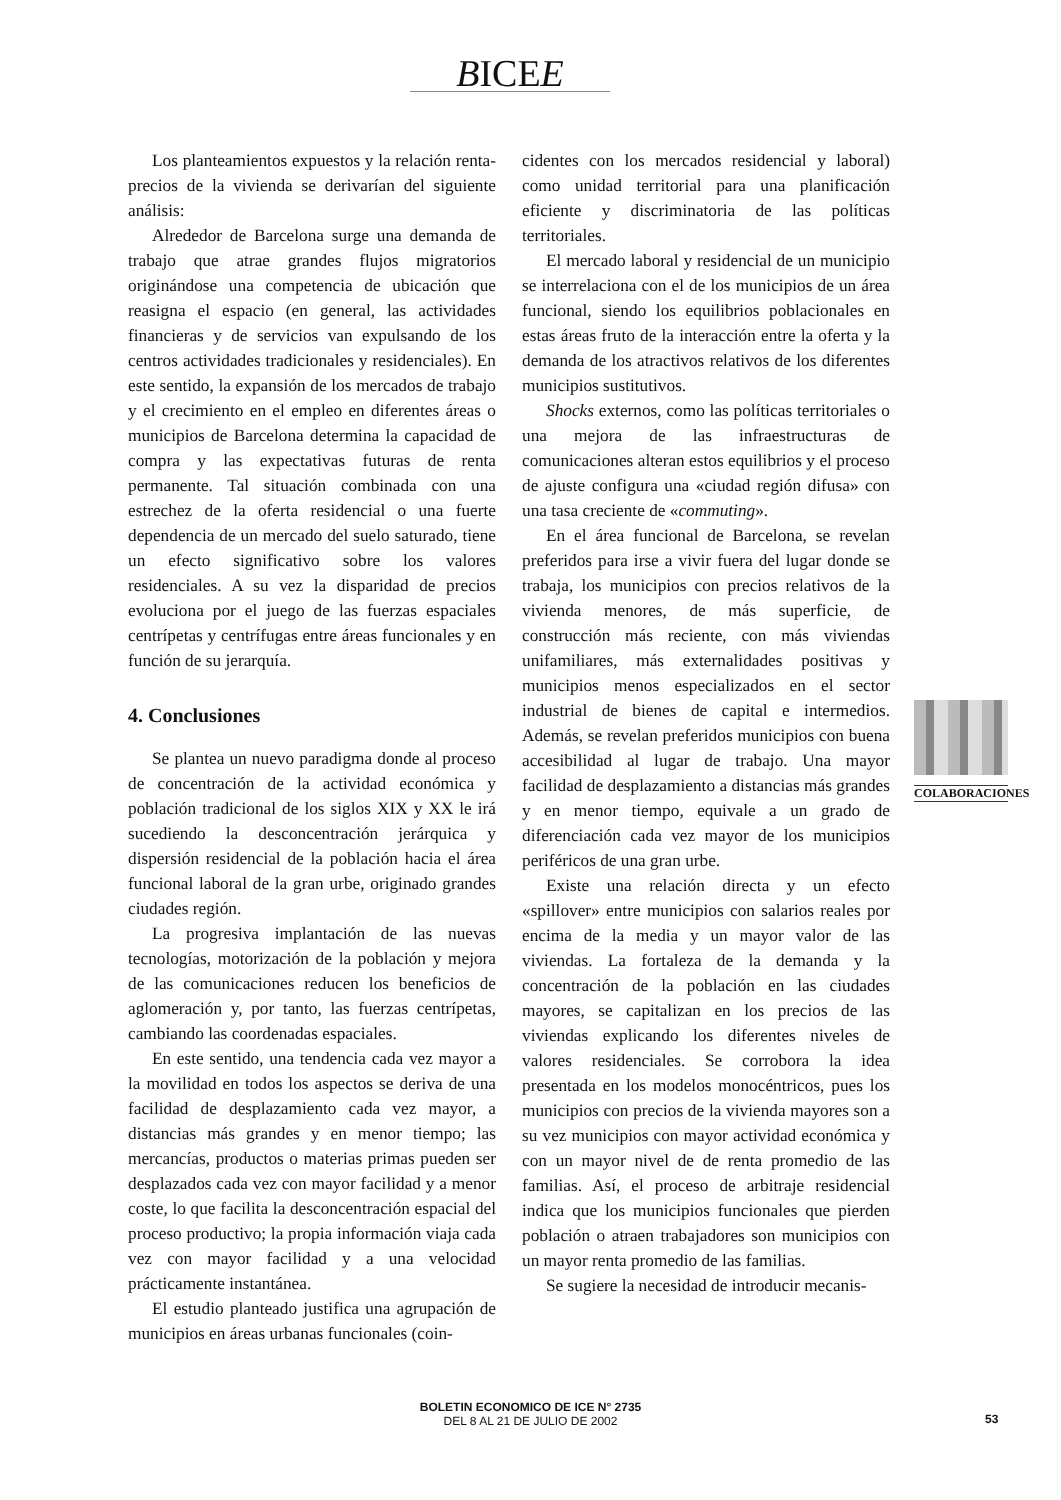BICEE
Los planteamientos expuestos y la relación renta-precios de la vivienda se derivarían del siguiente análisis:
Alrededor de Barcelona surge una demanda de trabajo que atrae grandes flujos migratorios originándose una competencia de ubicación que reasigna el espacio (en general, las actividades financieras y de servicios van expulsando de los centros actividades tradicionales y residenciales). En este sentido, la expansión de los mercados de trabajo y el crecimiento en el empleo en diferentes áreas o municipios de Barcelona determina la capacidad de compra y las expectativas futuras de renta permanente. Tal situación combinada con una estrechez de la oferta residencial o una fuerte dependencia de un mercado del suelo saturado, tiene un efecto significativo sobre los valores residenciales. A su vez la disparidad de precios evoluciona por el juego de las fuerzas espaciales centrípetas y centrífugas entre áreas funcionales y en función de su jerarquía.
4. Conclusiones
Se plantea un nuevo paradigma donde al proceso de concentración de la actividad económica y población tradicional de los siglos XIX y XX le irá sucediendo la desconcentración jerárquica y dispersión residencial de la población hacia el área funcional laboral de la gran urbe, originado grandes ciudades región.
La progresiva implantación de las nuevas tecnologías, motorización de la población y mejora de las comunicaciones reducen los beneficios de aglomeración y, por tanto, las fuerzas centrípetas, cambiando las coordenadas espaciales.
En este sentido, una tendencia cada vez mayor a la movilidad en todos los aspectos se deriva de una facilidad de desplazamiento cada vez mayor, a distancias más grandes y en menor tiempo; las mercancías, productos o materias primas pueden ser desplazados cada vez con mayor facilidad y a menor coste, lo que facilita la desconcentración espacial del proceso productivo; la propia información viaja cada vez con mayor facilidad y a una velocidad prácticamente instantánea.
El estudio planteado justifica una agrupación de municipios en áreas urbanas funcionales (coin-
cidentes con los mercados residencial y laboral) como unidad territorial para una planificación eficiente y discriminatoria de las políticas territoriales.
El mercado laboral y residencial de un municipio se interrelaciona con el de los municipios de un área funcional, siendo los equilibrios poblacionales en estas áreas fruto de la interacción entre la oferta y la demanda de los atractivos relativos de los diferentes municipios sustitutivos.
Shocks externos, como las políticas territoriales o una mejora de las infraestructuras de comunicaciones alteran estos equilibrios y el proceso de ajuste configura una «ciudad región difusa» con una tasa creciente de «commuting».
En el área funcional de Barcelona, se revelan preferidos para irse a vivir fuera del lugar donde se trabaja, los municipios con precios relativos de la vivienda menores, de más superficie, de construcción más reciente, con más viviendas unifamiliares, más externalidades positivas y municipios menos especializados en el sector industrial de bienes de capital e intermedios. Además, se revelan preferidos municipios con buena accesibilidad al lugar de trabajo. Una mayor facilidad de desplazamiento a distancias más grandes y en menor tiempo, equivale a un grado de diferenciación cada vez mayor de los municipios periféricos de una gran urbe.
Existe una relación directa y un efecto «spillover» entre municipios con salarios reales por encima de la media y un mayor valor de las viviendas. La fortaleza de la demanda y la concentración de la población en las ciudades mayores, se capitalizan en los precios de las viviendas explicando los diferentes niveles de valores residenciales. Se corrobora la idea presentada en los modelos monocéntricos, pues los municipios con precios de la vivienda mayores son a su vez municipios con mayor actividad económica y con un mayor nivel de de renta promedio de las familias. Así, el proceso de arbitraje residencial indica que los municipios funcionales que pierden población o atraen trabajadores son municipios con un mayor renta promedio de las familias.
Se sugiere la necesidad de introducir mecanis-
COLABORACIONES
BOLETIN ECONOMICO DE ICE N° 2735
DEL 8 AL 21 DE JULIO DE 2002
53